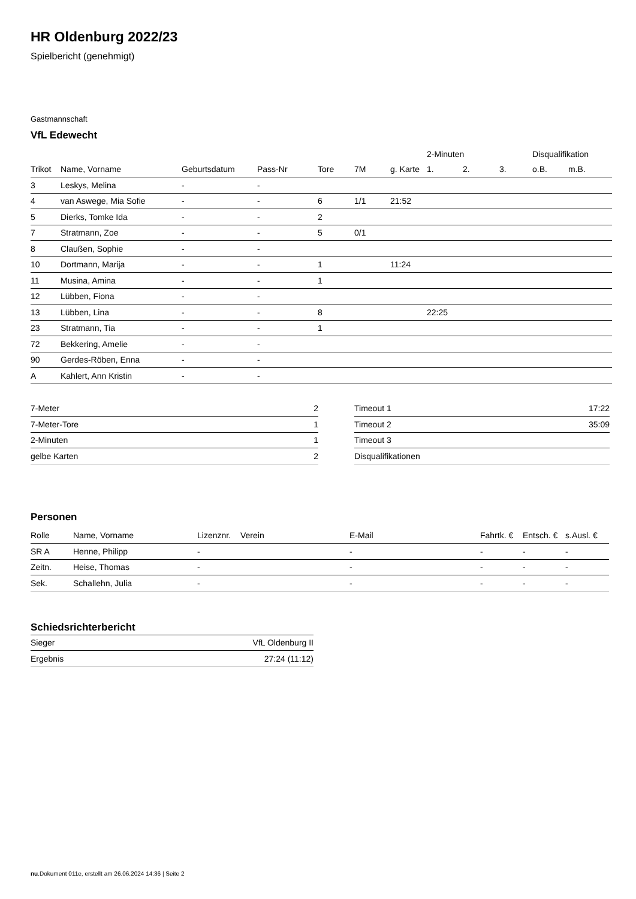HR Oldenburg 2022/23
Spielbericht (genehmigt)
Gastmannschaft
VfL Edewecht
| | | | | | | | 2-Minuten | | | Disqualifikation | |
| --- | --- | --- | --- | --- | --- | --- | --- | --- | --- | --- | --- |
| Trikot | Name, Vorname | Geburtsdatum | Pass-Nr | Tore | 7M | g. Karte | 1. | 2. | 3. | o.B. | m.B. |
| 3 | Leskys, Melina | - | - | | | | | | | | |
| 4 | van Aswege, Mia Sofie | - | - | 6 | 1/1 | 21:52 | | | | | |
| 5 | Dierks, Tomke Ida | - | - | 2 | | | | | | | |
| 7 | Stratmann, Zoe | - | - | 5 | 0/1 | | | | | | |
| 8 | Claußen, Sophie | - | - | | | | | | | | |
| 10 | Dortmann, Marija | - | - | 1 | | 11:24 | | | | | |
| 11 | Musina, Amina | - | - | 1 | | | | | | | |
| 12 | Lübben, Fiona | - | - | | | | | | | | |
| 13 | Lübben, Lina | - | - | 8 | | | 22:25 | | | | |
| 23 | Stratmann, Tia | - | - | 1 | | | | | | | |
| 72 | Bekkering, Amelie | - | - | | | | | | | | |
| 90 | Gerdes-Röben, Enna | - | - | | | | | | | | |
| A | Kahlert, Ann Kristin | - | - | | | | | | | | |
| 7-Meter | 2 |
| 7-Meter-Tore | 1 |
| 2-Minuten | 1 |
| gelbe Karten | 2 |
| Timeout 1 | 17:22 |
| Timeout 2 | 35:09 |
| Timeout 3 | |
| Disqualifikationen | |
Personen
| Rolle | Name, Vorname | Lizenznr. | Verein | E-Mail | Fahrtk. € | Entsch. € | s.Ausl. € |
| --- | --- | --- | --- | --- | --- | --- | --- |
| SR A | Henne, Philipp | - | | - | - | - | - |
| Zeitn. | Heise, Thomas | - | | - | - | - | - |
| Sek. | Schallehn, Julia | - | | - | - | - | - |
Schiedsrichterbericht
| Sieger | VfL Oldenburg II |
| Ergebnis | 27:24 (11:12) |
nu.Dokument 011e, erstellt am 26.06.2024 14:36 | Seite 2